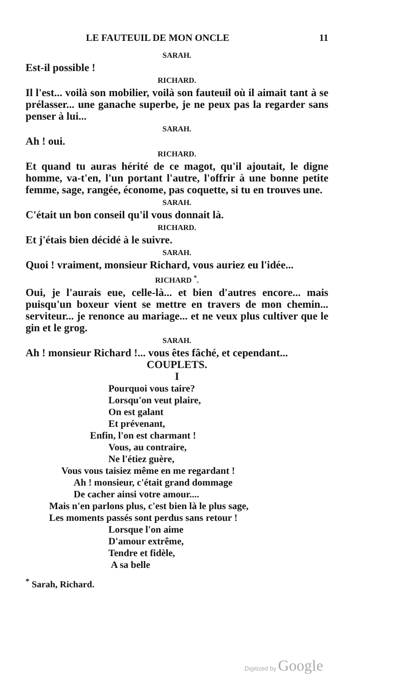LE FAUTEUIL DE MON ONCLE 11
SARAH.
Est-il possible !
RICHARD.
Il l'est... voilà son mobilier, voilà son fauteuil où il aimait tant à se prélasser... une ganache superbe, je ne peux pas la regarder sans penser à lui...
SARAH.
Ah ! oui.
RICHARD.
Et quand tu auras hérité de ce magot, qu'il ajoutait, le digne homme, va-t'en, l'un portant l'autre, l'offrir à une bonne petite femme, sage, rangée, économe, pas coquette, si tu en trouves une.
SARAH.
C'était un bon conseil qu'il vous donnait là.
RICHARD.
Et j'étais bien décidé à le suivre.
SARAH.
Quoi ! vraiment, monsieur Richard, vous auriez eu l'idée...
RICHARD <sup>*</sup>.
Oui, je l'aurais eue, celle-là... et bien d'autres encore... mais puisqu'un boxeur vient se mettre en travers de mon chemin... serviteur... je renonce au mariage... et ne veux plus cultiver que le gin et le grog.
SARAH.
Ah ! monsieur Richard !... vous êtes fâché, et cependant...
COUPLETS.
I
Pourquoi vous taire?
Lorsqu'on veut plaire,
On est galant
Et prévenant,
Enfin, l'on est charmant !
Vous, au contraire,
Ne l'étiez guère,
Vous vous taisiez même en me regardant !
Ah ! monsieur, c'était grand dommage
De cacher ainsi votre amour....
Mais n'en parlons plus, c'est bien là le plus sage,
Les moments passés sont perdus sans retour !
Lorsque l'on aime
D'amour extrême,
Tendre et fidèle,
A sa belle
<sup>*</sup> Sarah, Richard.
Digitized by Google